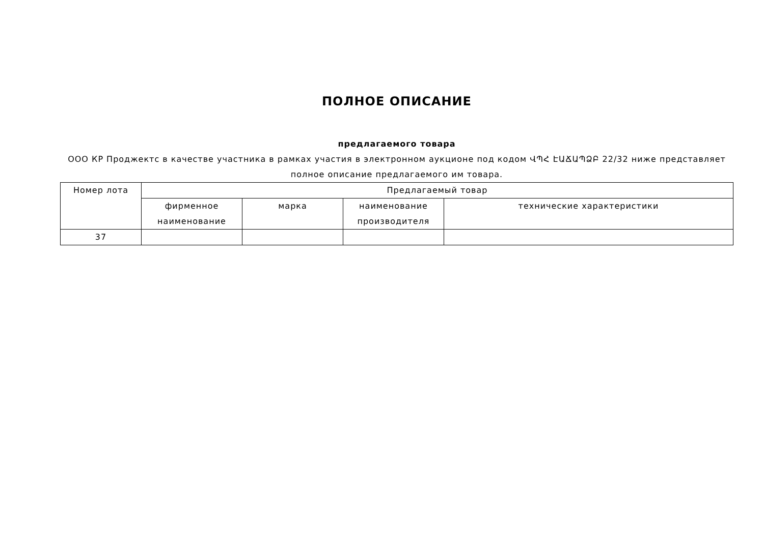ПОЛНОЕ ОПИСАНИЕ
предлагаемого товара
ООО КР Проджектс в качестве участника в рамках участия в электронном аукционе под кодом ՎՊՀ ԷԱՃԱՊՁԲ 22/32 ниже представляет полное описание предлагаемого им товара.
| Номер лота | Предлагаемый товар | | | |
| --- | --- | --- | --- | --- |
| | фирменное наименование | марка | наименование производителя | технические характеристики |
| 37 | | | | |